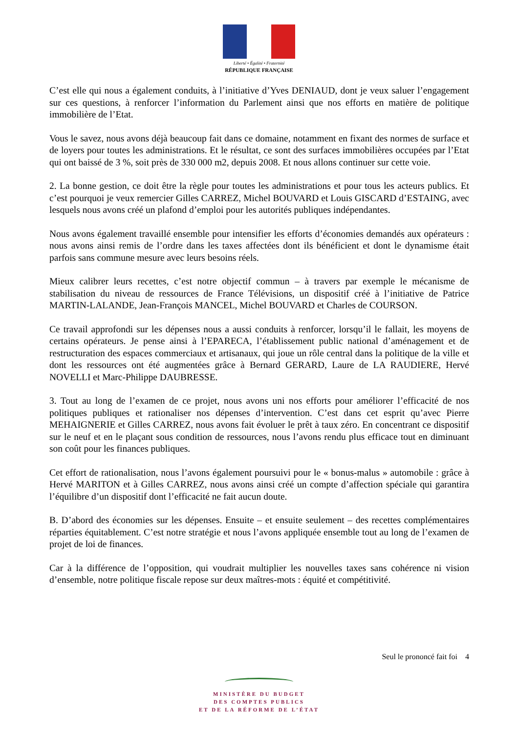Liberté • Égalité • Fraternité
RÉPUBLIQUE FRANÇAISE
C’est elle qui nous a également conduits, à l’initiative d’Yves DENIAUD, dont je veux saluer l’engagement sur ces questions, à renforcer l’information du Parlement ainsi que nos efforts en matière de politique immobilière de l’Etat.
Vous le savez, nous avons déjà beaucoup fait dans ce domaine, notamment en fixant des normes de surface et de loyers pour toutes les administrations. Et le résultat, ce sont des surfaces immobilières occupées par l’Etat qui ont baissé de 3 %, soit près de 330 000 m2, depuis 2008. Et nous allons continuer sur cette voie.
2. La bonne gestion, ce doit être la règle pour toutes les administrations et pour tous les acteurs publics. Et c’est pourquoi je veux remercier Gilles CARREZ, Michel BOUVARD et Louis GISCARD d’ESTAING, avec lesquels nous avons créé un plafond d’emploi pour les autorités publiques indépendantes.
Nous avons également travaillé ensemble pour intensifier les efforts d’économies demandés aux opérateurs : nous avons ainsi remis de l’ordre dans les taxes affectées dont ils bénéficient et dont le dynamisme était parfois sans commune mesure avec leurs besoins réels.
Mieux calibrer leurs recettes, c’est notre objectif commun – à travers par exemple le mécanisme de stabilisation du niveau de ressources de France Télévisions, un dispositif créé à l’initiative de Patrice MARTIN-LALANDE, Jean-François MANCEL, Michel BOUVARD et Charles de COURSON.
Ce travail approfondi sur les dépenses nous a aussi conduits à renforcer, lorsqu’il le fallait, les moyens de certains opérateurs. Je pense ainsi à l’EPARECA, l’établissement public national d’aménagement et de restructuration des espaces commerciaux et artisanaux, qui joue un rôle central dans la politique de la ville et dont les ressources ont été augmentées grâce à Bernard GERARD, Laure de LA RAUDIERE, Hervé NOVELLI et Marc-Philippe DAUBRESSE.
3. Tout au long de l’examen de ce projet, nous avons uni nos efforts pour améliorer l’efficacité de nos politiques publiques et rationaliser nos dépenses d’intervention. C’est dans cet esprit qu’avec Pierre MEHAIGNERIE et Gilles CARREZ, nous avons fait évoluer le prêt à taux zéro. En concentrant ce dispositif sur le neuf et en le plaçant sous condition de ressources, nous l’avons rendu plus efficace tout en diminuant son coût pour les finances publiques.
Cet effort de rationalisation, nous l’avons également poursuivi pour le « bonus-malus » automobile : grâce à Hervé MARITON et à Gilles CARREZ, nous avons ainsi créé un compte d’affection spéciale qui garantira l’équilibre d’un dispositif dont l’efficacité ne fait aucun doute.
B. D’abord des économies sur les dépenses. Ensuite – et ensuite seulement – des recettes complémentaires réparties équitablement. C’est notre stratégie et nous l’avons appliquée ensemble tout au long de l’examen de projet de loi de finances.
Car à la différence de l’opposition, qui voudrait multiplier les nouvelles taxes sans cohérence ni vision d’ensemble, notre politique fiscale repose sur deux maîtres-mots : équité et compétitivité.
Seul le prononcé fait foi 4
MINISTÈRE DU BUDGET
DES COMPTES PUBLICS
ET DE LA RÉFORME DE L’ÉTAT